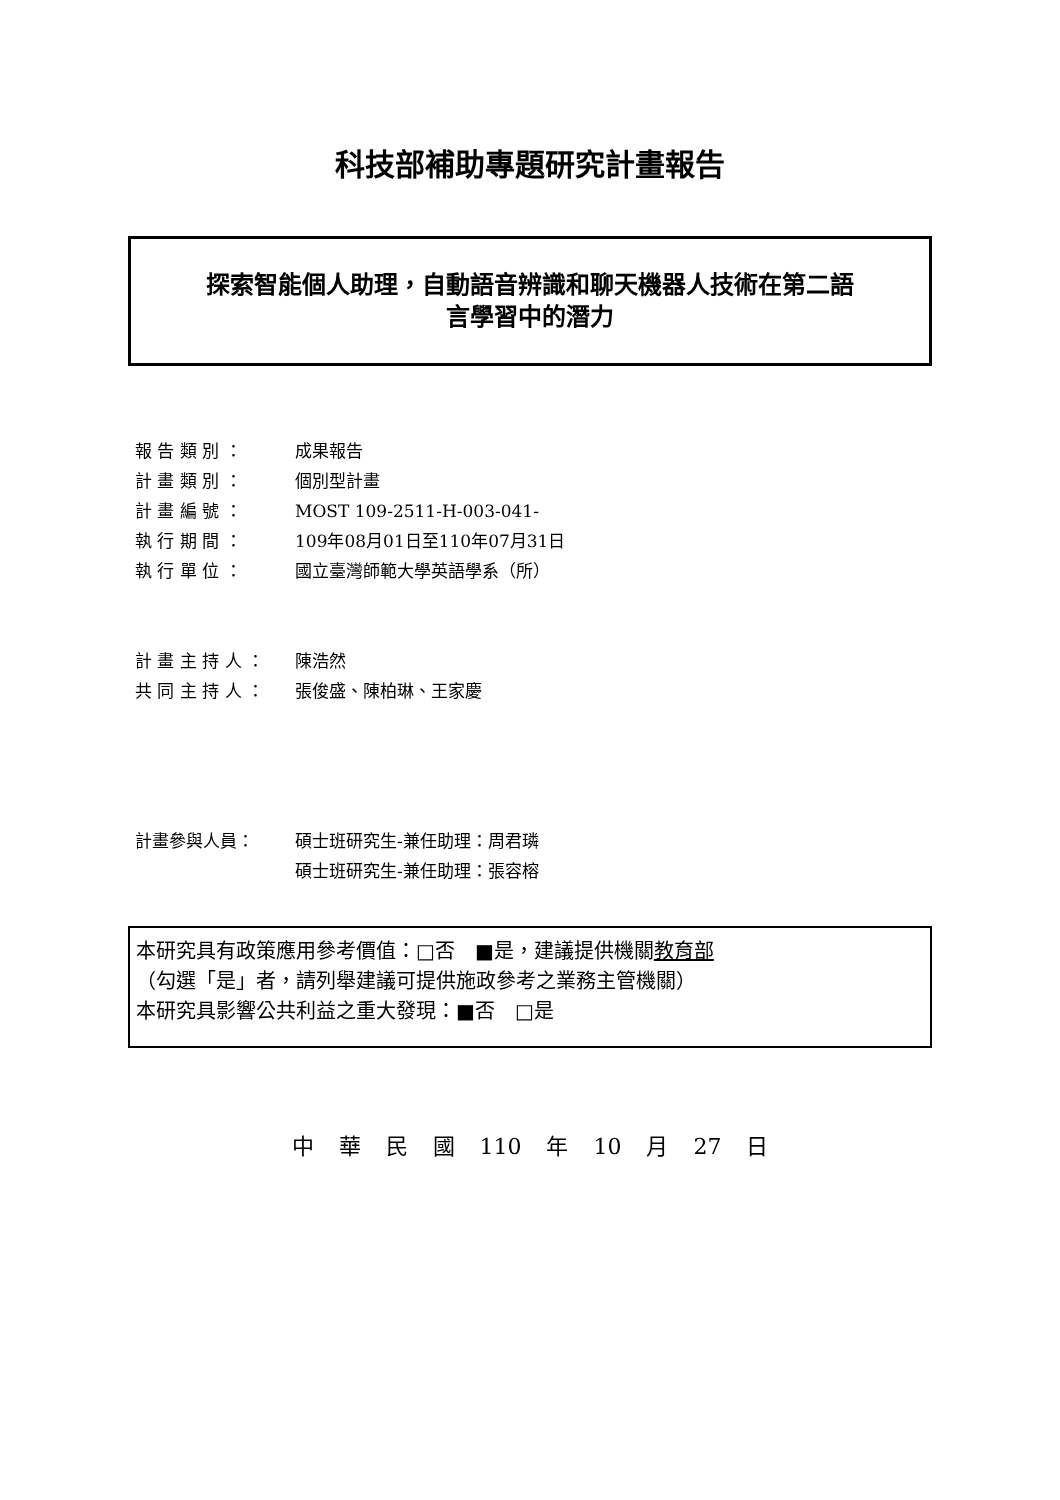科技部補助專題研究計畫報告
探索智能個人助理，自動語音辨識和聊天機器人技術在第二語
言學習中的潛力
報 告 類 別 ： 成果報告
計 畫 類 別 ： 個別型計畫
計 畫 編 號 ： MOST 109-2511-H-003-041-
執 行 期 間 ： 109年08月01日至110年07月31日
執 行 單 位 ： 國立臺灣師範大學英語學系（所）
計 畫 主 持 人 ： 陳浩然
共 同 主 持 人 ： 張俊盛、陳柏琳、王家慶
計畫參與人員： 碩士班研究生-兼任助理：周君璘
碩士班研究生-兼任助理：張容榕
本研究具有政策應用參考價值：□否　■是，建議提供機關教育部
（勾選「是」者，請列舉建議可提供施政參考之業務主管機關）
本研究具影響公共利益之重大發現：■否　□是
中 華 民 國 110 年 10 月 27 日